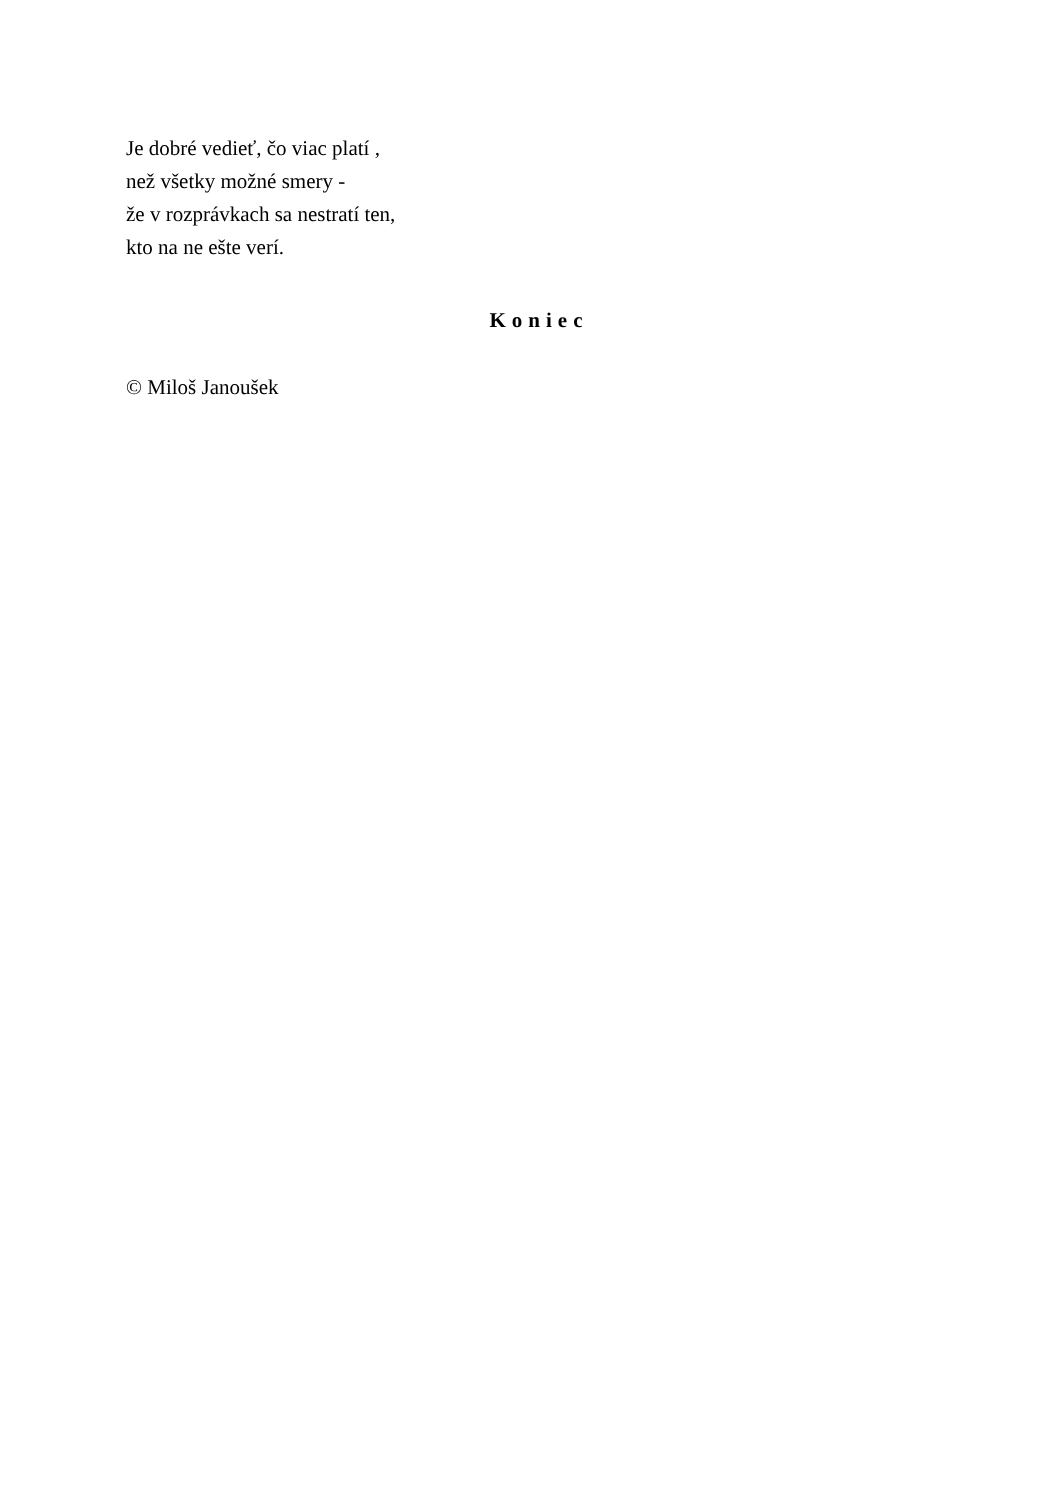Je dobré vedieť, čo viac platí ,
než všetky možné smery -
že v rozprávkach sa nestratí ten,
kto na ne ešte verí.
Koniec
© Miloš Janoušek